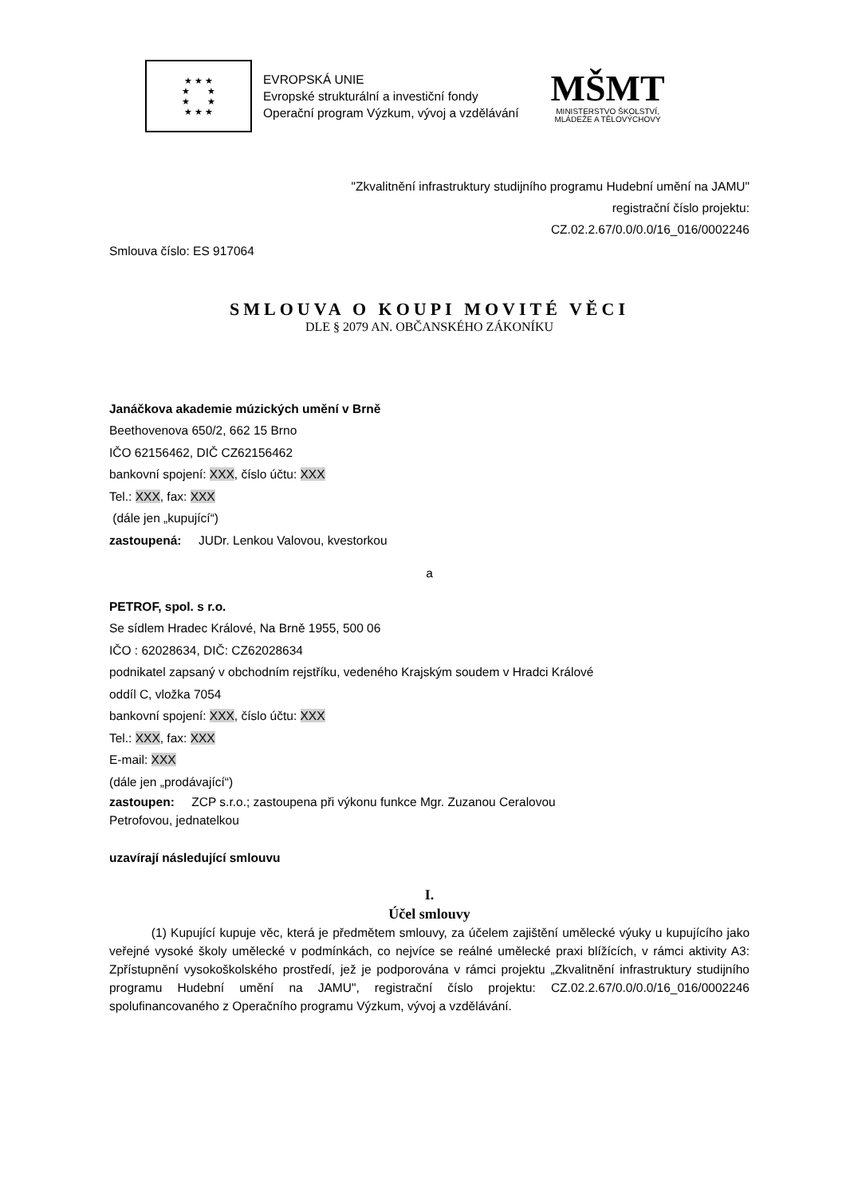★ ★ ★
★ ★
★ ★
★ ★ ★
EVROPSKÁ UNIE
Evropské strukturální a investiční fondy
Operační program Výzkum, vývoj a vzdělávání
MŠMT
MINISTERSTVO ŠKOLSTVÍ,
MLÁDEŽE A TĚLOVÝCHOVY
"Zkvalitnění infrastruktury studijního programu Hudební umění na JAMU"
registrační číslo projektu:
CZ.02.2.67/0.0/0.0/16_016/0002246
Smlouva číslo: ES 917064
SMLOUVA O KOUPI MOVITÉ VĚCI
DLE § 2079 AN. OBČANSKÉHO ZÁKONÍKU
Janáčkova akademie múzických umění v Brně
Beethovenova 650/2, 662 15 Brno
IČO 62156462, DIČ CZ62156462
bankovní spojení: XXX, číslo účtu: XXX
Tel.: XXX, fax: XXX
(dále jen „kupující“)
zastoupená: JUDr. Lenkou Valovou, kvestorkou
a
PETROF, spol. s r.o.
Se sídlem Hradec Králové, Na Brně 1955, 500 06
IČO : 62028634, DIČ: CZ62028634
podnikatel zapsaný v obchodním rejstříku, vedeného Krajským soudem v Hradci Králové
oddíl C, vložka 7054
bankovní spojení: XXX, číslo účtu: XXX
Tel.: XXX, fax: XXX
E-mail: XXX
(dále jen „prodávající“)
zastoupen: ZCP s.r.o.; zastoupena při výkonu funkce Mgr. Zuzanou Ceralovou
Petrofovou, jednatelkou
uzavírají následující smlouvu
I.
Účel smlouvy
(1) Kupující kupuje věc, která je předmětem smlouvy, za účelem zajištění umělecké výuky u kupujícího jako veřejné vysoké školy umělecké v podmínkách, co nejvíce se reálné umělecké praxi blížících, v rámci aktivity A3: Zpřístupnění vysokoškolského prostředí, jež je podporována v rámci projektu „Zkvalitnění infrastruktury studijního programu Hudební umění na JAMU", registrační číslo projektu: CZ.02.2.67/0.0/0.0/16_016/0002246 spolufinancovaného z Operačního programu Výzkum, vývoj a vzdělávání.